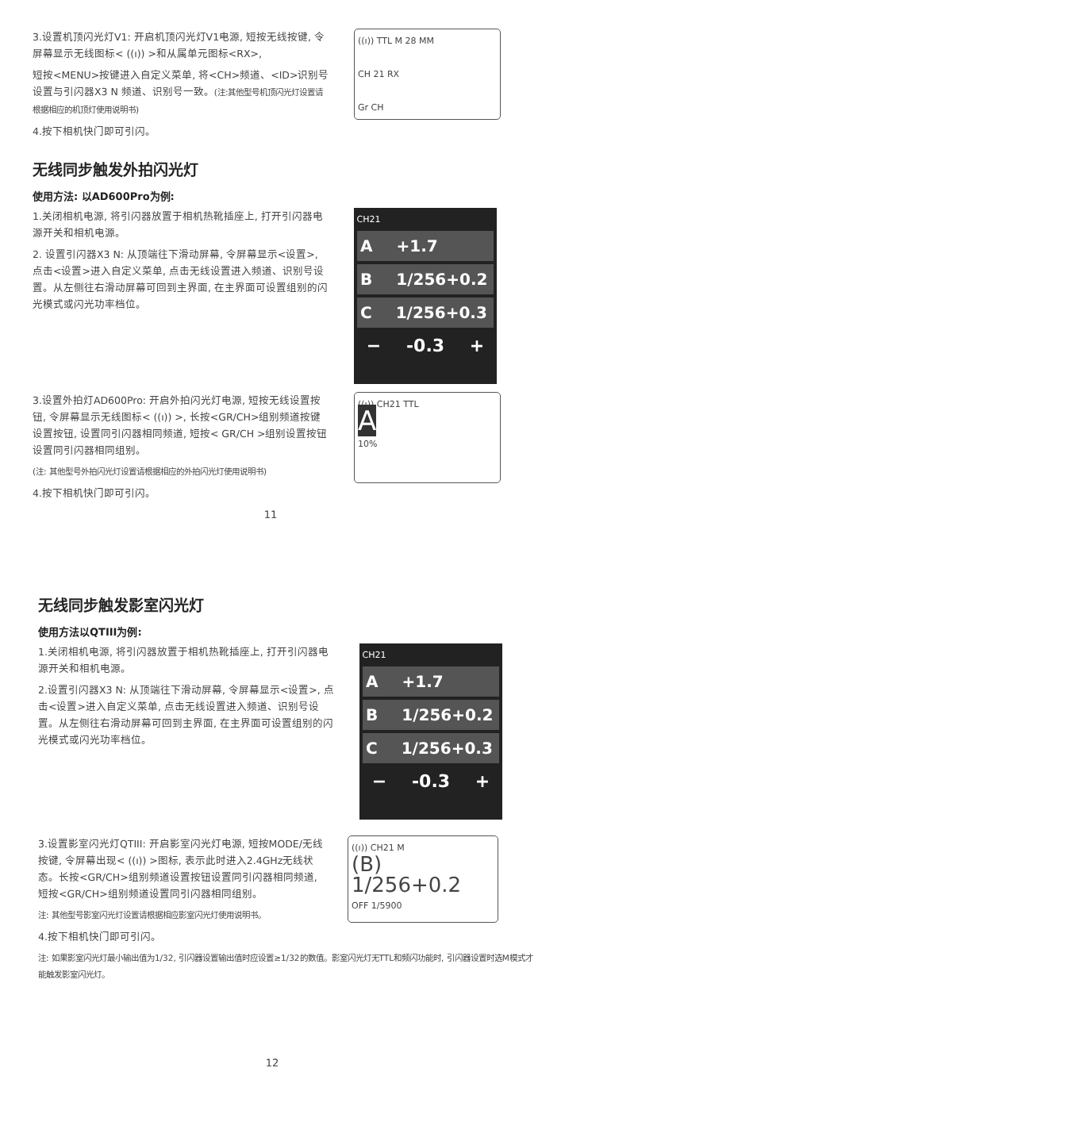3.设置机顶闪光灯V1: 开启机顶闪光灯V1电源, 短按无线按键, 令屏幕显示无线图标< ((ı)) >和从属单元图标<RX>,
短按<MENU>按键进入自定义菜单, 将<CH>频道、<ID>识别号设置与引闪器X3 N 频道、识别号一致。(注:其他型号机顶闪光灯设置请根据相应的机顶灯使用说明书)
4.按下相机快门即可引闪。
((ı)) TTL M 28 MM
CH 21 RX
Gr CH
无线同步触发外拍闪光灯
使用方法: 以AD600Pro为例:
1.关闭相机电源, 将引闪器放置于相机热靴插座上, 打开引闪器电源开关和相机电源。
2. 设置引闪器X3 N: 从顶端往下滑动屏幕, 令屏幕显示<设置>, 点击<设置>进入自定义菜单, 点击无线设置进入频道、识别号设置。从左侧往右滑动屏幕可回到主界面, 在主界面可设置组别的闪光模式或闪光功率档位。
CH21
A +1.7
B 1/256+0.2
C 1/256+0.3
− -0.3 +
3.设置外拍灯AD600Pro: 开启外拍闪光灯电源, 短按无线设置按钮, 令屏幕显示无线图标< ((ı)) >, 长按<GR/CH>组别频道按键设置按钮, 设置同引闪器相同频道, 短按< GR/CH >组别设置按钮设置同引闪器相同组别。
(注: 其他型号外拍闪光灯设置请根据相应的外拍闪光灯使用说明书)
4.按下相机快门即可引闪。
((ı)) CH21 TTL
A
10%
11
无线同步触发影室闪光灯
使用方法以QTIII为例:
1.关闭相机电源, 将引闪器放置于相机热靴插座上, 打开引闪器电源开关和相机电源。
2.设置引闪器X3 N: 从顶端往下滑动屏幕, 令屏幕显示<设置>, 点击<设置>进入自定义菜单, 点击无线设置进入频道、识别号设置。从左侧往右滑动屏幕可回到主界面, 在主界面可设置组别的闪光模式或闪光功率档位。
CH21
A +1.7
B 1/256+0.2
C 1/256+0.3
− -0.3 +
3.设置影室闪光灯QTIII: 开启影室闪光灯电源, 短按MODE/无线按键, 令屏幕出现< ((ı)) >图标, 表示此时进入2.4GHz无线状态。长按<GR/CH>组别频道设置按钮设置同引闪器相同频道, 短按<GR/CH>组别频道设置同引闪器相同组别。
注: 其他型号影室闪光灯设置请根据相应影室闪光灯使用说明书。
((ı)) CH21 M
(B) 1/256+0.2
OFF 1/5900
4.按下相机快门即可引闪。
注: 如果影室闪光灯最小输出值为1/32, 引闪器设置输出值时应设置≥1/32的数值。影室闪光灯无TTL和频闪功能时, 引闪器设置时选M模式才能触发影室闪光灯。
12